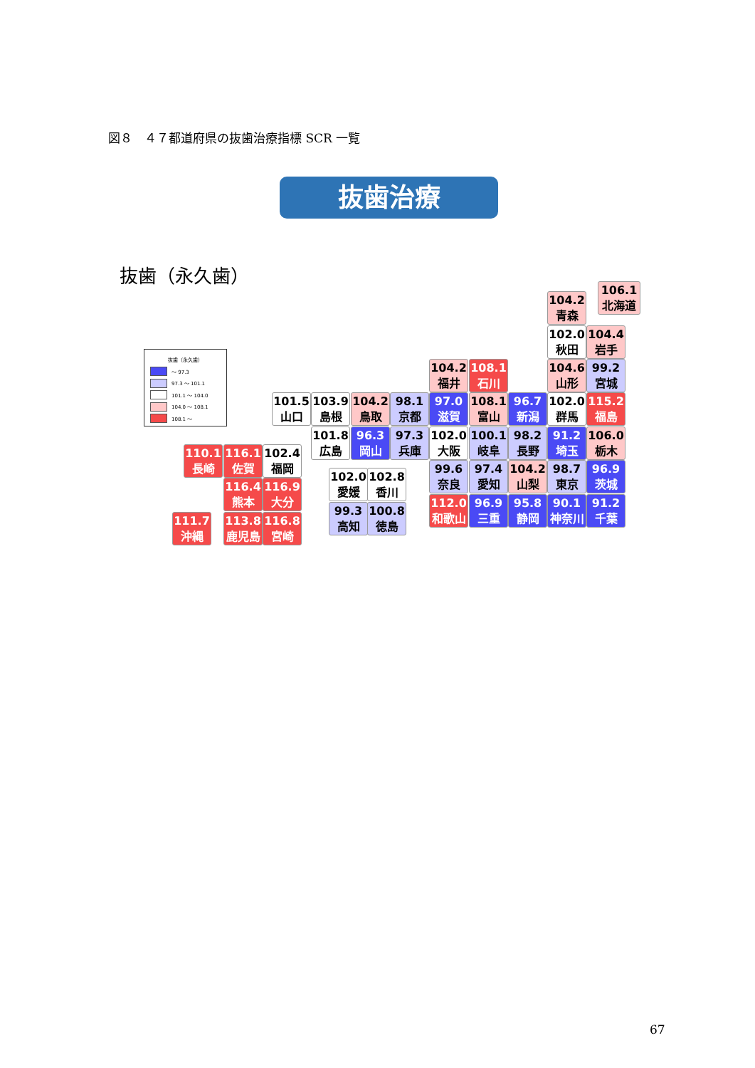図８　４７都道府県の抜歯治療指標 SCR 一覧
抜歯治療
抜歯（永久歯）
抜歯（永久歯）
～ 97.3
97.3 ～ 101.1
101.1 ～ 104.0
104.0 ～ 108.1
108.1 ～
106.1
北海道
104.2
青森
102.0
秋田
104.4
岩手
104.2
福井
108.1
石川
104.6
山形
99.2
宮城
101.5
山口
103.9
島根
104.2
鳥取
98.1
京都
97.0
滋賀
108.1
富山
96.7
新潟
102.0
群馬
115.2
福島
101.8
広島
96.3
岡山
97.3
兵庫
102.0
大阪
100.1
岐阜
98.2
長野
91.2
埼玉
106.0
栃木
110.1
長崎
116.1
佐賀
102.4
福岡
99.6
奈良
97.4
愛知
104.2
山梨
98.7
東京
96.9
茨城
102.0
愛媛
102.8
香川
116.4
熊本
116.9
大分
112.0
和歌山
96.9
三重
95.8
静岡
90.1
神奈川
91.2
千葉
99.3
高知
100.8
徳島
111.7
沖縄
113.8
鹿児島
116.8
宮崎
67